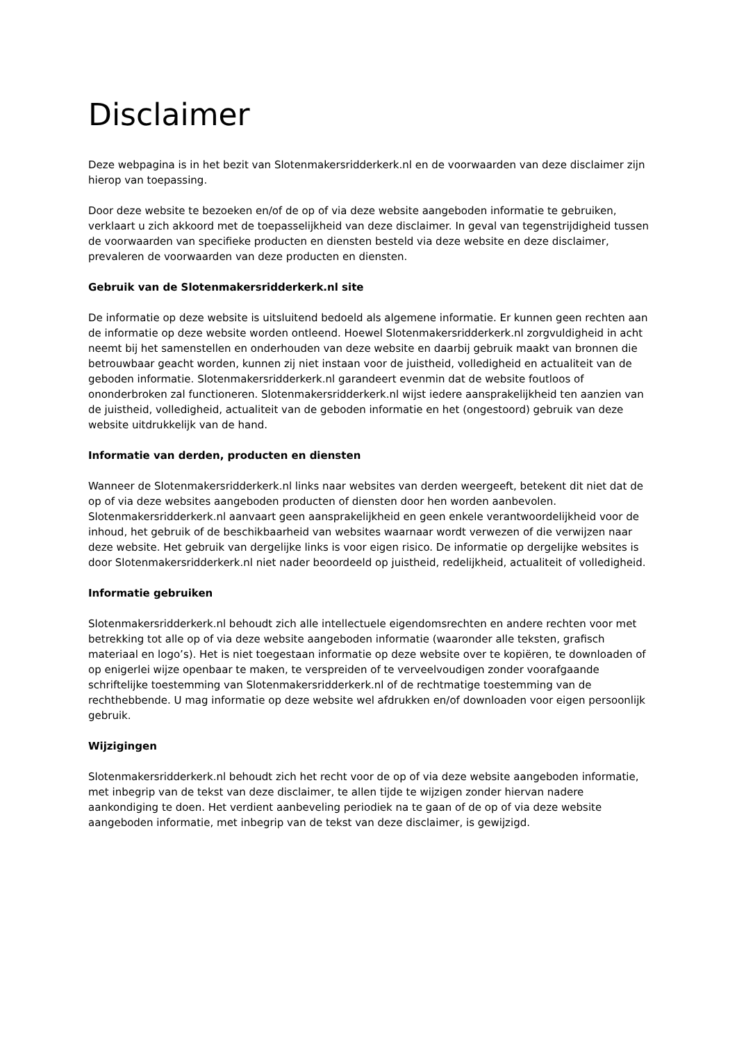Disclaimer
Deze webpagina is in het bezit van Slotenmakersridderkerk.nl en de voorwaarden van deze disclaimer zijn hierop van toepassing.
Door deze website te bezoeken en/of de op of via deze website aangeboden informatie te gebruiken, verklaart u zich akkoord met de toepasselijkheid van deze disclaimer. In geval van tegenstrijdigheid tussen de voorwaarden van specifieke producten en diensten besteld via deze website en deze disclaimer, prevaleren de voorwaarden van deze producten en diensten.
Gebruik van de Slotenmakersridderkerk.nl site
De informatie op deze website is uitsluitend bedoeld als algemene informatie. Er kunnen geen rechten aan de informatie op deze website worden ontleend. Hoewel Slotenmakersridderkerk.nl zorgvuldigheid in acht neemt bij het samenstellen en onderhouden van deze website en daarbij gebruik maakt van bronnen die betrouwbaar geacht worden, kunnen zij niet instaan voor de juistheid, volledigheid en actualiteit van de geboden informatie. Slotenmakersridderkerk.nl garandeert evenmin dat de website foutloos of ononderbroken zal functioneren. Slotenmakersridderkerk.nl wijst iedere aansprakelijkheid ten aanzien van de juistheid, volledigheid, actualiteit van de geboden informatie en het (ongestoord) gebruik van deze website uitdrukkelijk van de hand.
Informatie van derden, producten en diensten
Wanneer de Slotenmakersridderkerk.nl links naar websites van derden weergeeft, betekent dit niet dat de op of via deze websites aangeboden producten of diensten door hen worden aanbevolen. Slotenmakersridderkerk.nl aanvaart geen aansprakelijkheid en geen enkele verantwoordelijkheid voor de inhoud, het gebruik of de beschikbaarheid van websites waarnaar wordt verwezen of die verwijzen naar deze website. Het gebruik van dergelijke links is voor eigen risico. De informatie op dergelijke websites is door Slotenmakersridderkerk.nl niet nader beoordeeld op juistheid, redelijkheid, actualiteit of volledigheid.
Informatie gebruiken
Slotenmakersridderkerk.nl behoudt zich alle intellectuele eigendomsrechten en andere rechten voor met betrekking tot alle op of via deze website aangeboden informatie (waaronder alle teksten, grafisch materiaal en logo’s). Het is niet toegestaan informatie op deze website over te kopiëren, te downloaden of op enigerlei wijze openbaar te maken, te verspreiden of te verveelvoudigen zonder voorafgaande schriftelijke toestemming van Slotenmakersridderkerk.nl of de rechtmatige toestemming van de rechthebbende. U mag informatie op deze website wel afdrukken en/of downloaden voor eigen persoonlijk gebruik.
Wijzigingen
Slotenmakersridderkerk.nl behoudt zich het recht voor de op of via deze website aangeboden informatie, met inbegrip van de tekst van deze disclaimer, te allen tijde te wijzigen zonder hiervan nadere aankondiging te doen. Het verdient aanbeveling periodiek na te gaan of de op of via deze website aangeboden informatie, met inbegrip van de tekst van deze disclaimer, is gewijzigd.